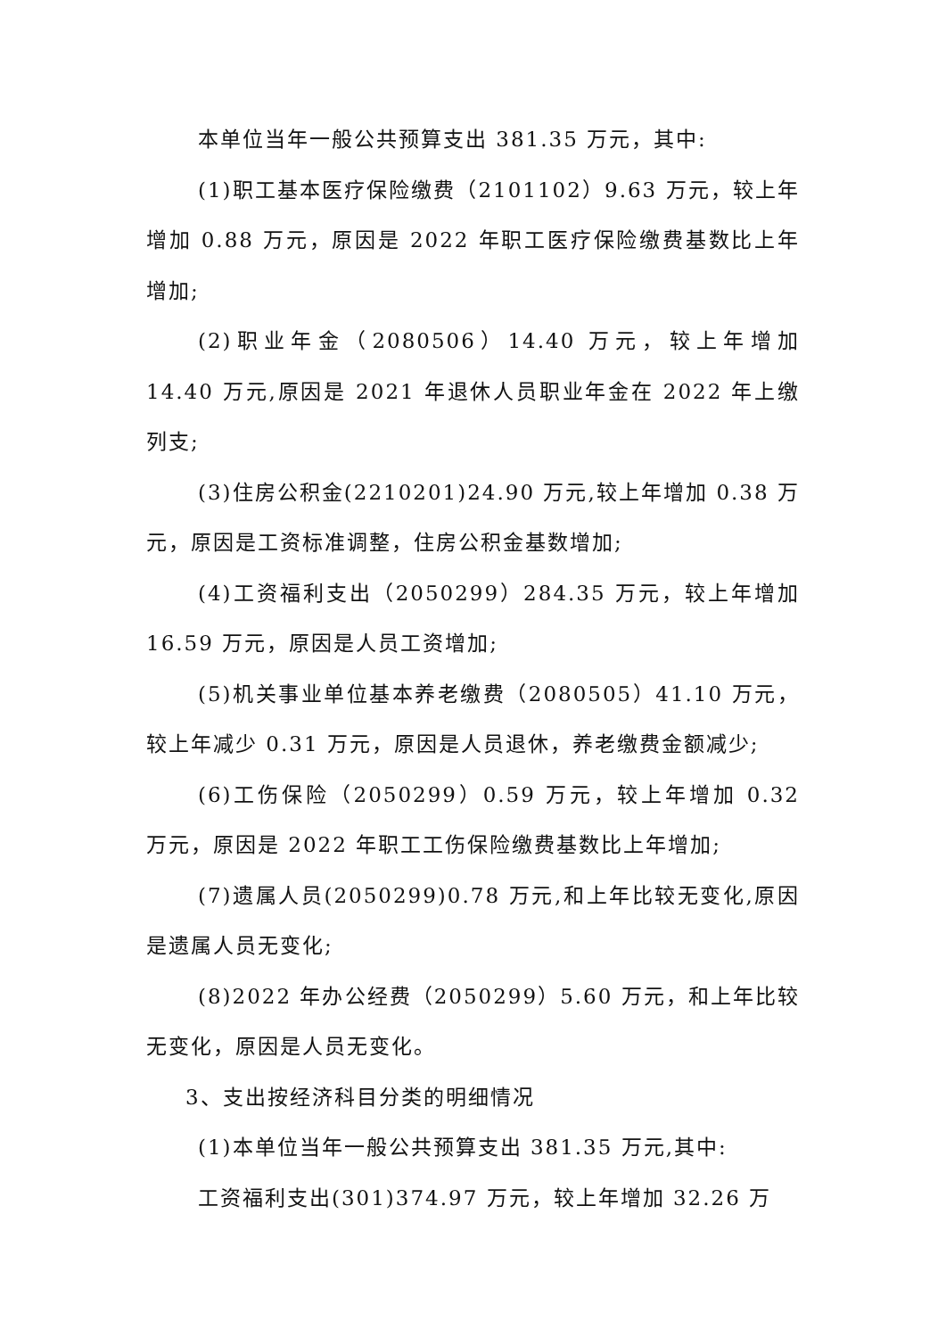本单位当年一般公共预算支出 381.35 万元，其中:
(1)职工基本医疗保险缴费（2101102）9.63 万元，较上年增加 0.88 万元，原因是 2022 年职工医疗保险缴费基数比上年增加;
(2)职业年金（2080506）14.40 万元，较上年增加 14.40 万元,原因是 2021 年退休人员职业年金在 2022 年上缴列支;
(3)住房公积金(2210201)24.90 万元,较上年增加 0.38 万元，原因是工资标准调整，住房公积金基数增加;
(4)工资福利支出（2050299）284.35 万元，较上年增加 16.59 万元，原因是人员工资增加;
(5)机关事业单位基本养老缴费（2080505）41.10 万元，较上年减少 0.31 万元，原因是人员退休，养老缴费金额减少;
(6)工伤保险（2050299）0.59 万元，较上年增加 0.32 万元，原因是 2022 年职工工伤保险缴费基数比上年增加;
(7)遗属人员(2050299)0.78 万元,和上年比较无变化,原因是遗属人员无变化;
(8)2022 年办公经费（2050299）5.60 万元，和上年比较无变化，原因是人员无变化。
3、支出按经济科目分类的明细情况
(1)本单位当年一般公共预算支出 381.35 万元,其中:
工资福利支出(301)374.97 万元，较上年增加 32.26 万